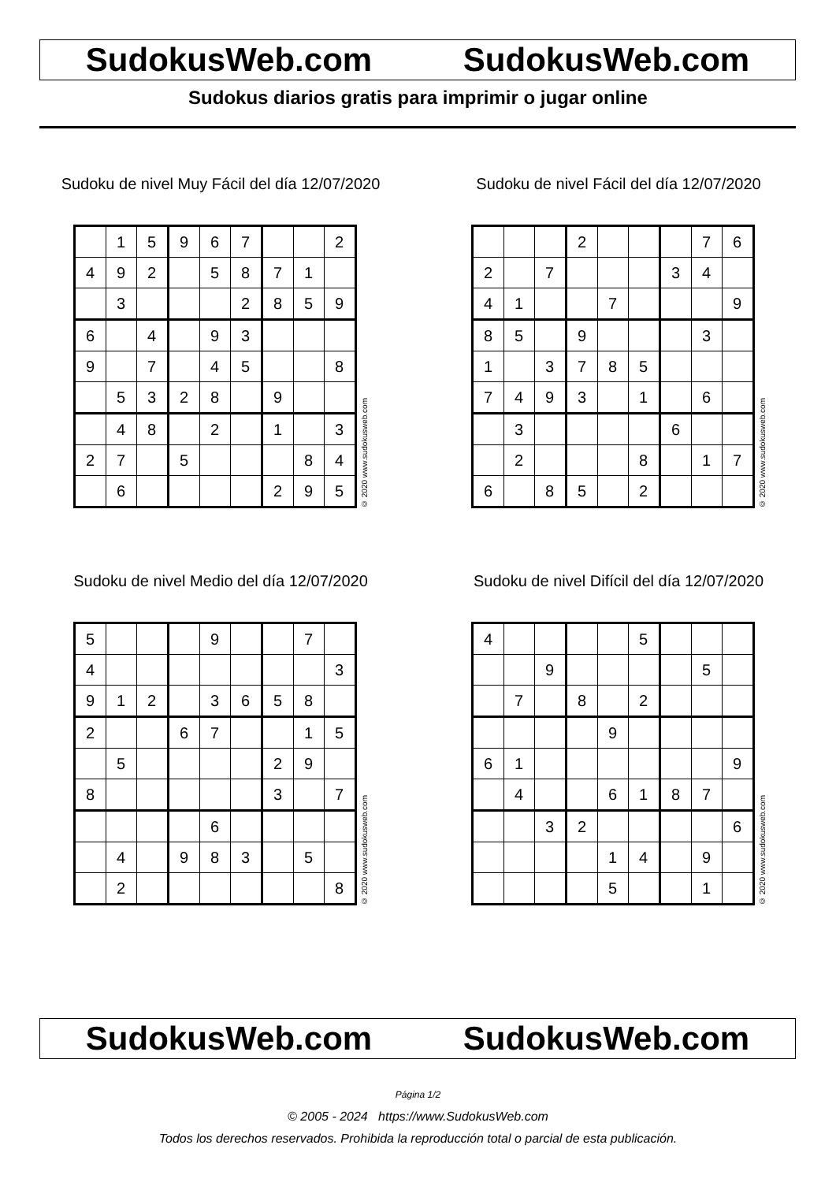SudokusWeb.com SudokusWeb.com
Sudokus diarios gratis para imprimir o jugar online
Sudoku de nivel Muy Fácil del día 12/07/2020
| | 1 | 5 | 9 | 6 | 7 | | | 2 |
| 4 | 9 | 2 | | 5 | 8 | 7 | 1 | |
| | 3 | | | | 2 | 8 | 5 | 9 |
| 6 | | 4 | | 9 | 3 | | | |
| 9 | | 7 | | 4 | 5 | | | 8 |
| | 5 | 3 | 2 | 8 | | 9 | | |
| | 4 | 8 | | 2 | | 1 | | 3 |
| 2 | 7 | | 5 | | | | 8 | 4 |
| | 6 | | | | | 2 | 9 | 5 |
© 2020 www.sudokusweb.com
Sudoku de nivel Fácil del día 12/07/2020
| | | | 2 | | | | 7 | 6 |
| 2 | | 7 | | | | 3 | 4 | |
| 4 | 1 | | | 7 | | | | 9 |
| 8 | 5 | | 9 | | | | 3 | |
| 1 | | 3 | 7 | 8 | 5 | | | |
| 7 | 4 | 9 | 3 | | 1 | | 6 | |
| | 3 | | | | | 6 | | |
| | 2 | | | | 8 | | 1 | 7 |
| 6 | | 8 | 5 | | 2 | | | |
© 2020 www.sudokusweb.com
Sudoku de nivel Medio del día 12/07/2020
| 5 | | | | 9 | | | 7 | |
| 4 | | | | | | | | 3 |
| 9 | 1 | 2 | | 3 | 6 | 5 | 8 | |
| 2 | | | 6 | 7 | | | 1 | 5 |
| | 5 | | | | | 2 | 9 | |
| 8 | | | | | | 3 | | 7 |
| | | | | 6 | | | | |
| | 4 | | 9 | 8 | 3 | | 5 | |
| | 2 | | | | | | | 8 |
© 2020 www.sudokusweb.com
Sudoku de nivel Difícil del día 12/07/2020
| 4 | | | | | 5 | | | |
| | | 9 | | | | | 5 | |
| | 7 | | 8 | | 2 | | | |
| | | | | 9 | | | | |
| 6 | 1 | | | | | | | 9 |
| | 4 | | | 6 | 1 | 8 | 7 | |
| | | 3 | 2 | | | | | 6 |
| | | | | 1 | 4 | | 9 | |
| | | | | 5 | | | 1 | |
© 2020 www.sudokusweb.com
SudokusWeb.com SudokusWeb.com
Página 1/2
© 2005 - 2024 https://www.SudokusWeb.com
Todos los derechos reservados. Prohibida la reproducción total o parcial de esta publicación.